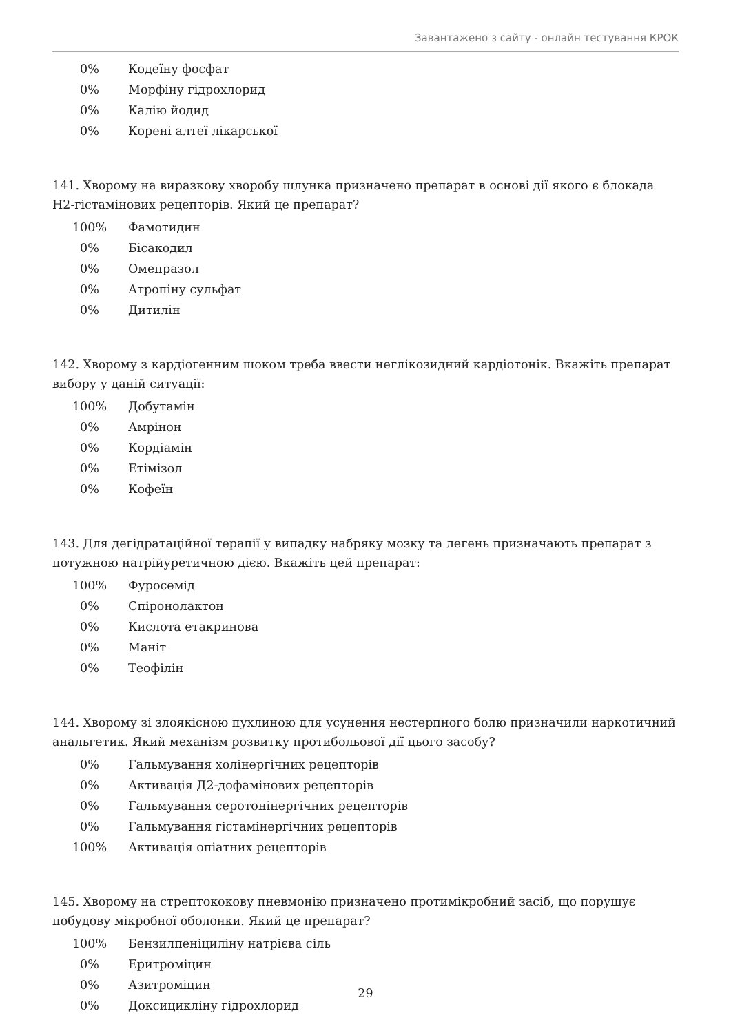Завантажено з сайту - онлайн тестування КРОК
0% Кодеїну фосфат
0% Морфіну гідрохлорид
0% Калію йодид
0% Корені алтеї лікарської
141. Хворому на виразкову хворобу шлунка призначено препарат в основі дії якого є блокада Н2-гістамінових рецепторів. Який це препарат?
100% Фамотидин
0% Бісакодил
0% Омепразол
0% Атропіну сульфат
0% Дитилін
142. Хворому з кардіогенним шоком треба ввести неглікозидний кардіотонік. Вкажіть препарат вибору у даній ситуації:
100% Добутамін
0% Амрінон
0% Кордіамін
0% Етімізол
0% Кофеїн
143. Для дегідратаційної терапії у випадку набряку мозку та легень призначають препарат з потужною натрійуретичною дією. Вкажіть цей препарат:
100% Фуросемід
0% Спіронолактон
0% Кислота етакринова
0% Маніт
0% Теофілін
144. Хворому зі злоякісною пухлиною для усунення нестерпного болю призначили наркотичний анальгетик. Який механізм розвитку протибольової дії цього засобу?
0% Гальмування холінергічних рецепторів
0% Активація Д2-дофамінових рецепторів
0% Гальмування серотонінергічних рецепторів
0% Гальмування гістамінергічних рецепторів
100% Активація опіатних рецепторів
145. Хворому на стрептококову пневмонію призначено протимікробний засіб, що порушує побудову мікробної оболонки. Який це препарат?
100% Бензилпеніциліну натрієва сіль
0% Еритроміцин
0% Азитроміцин
0% Доксицикліну гідрохлорид
29